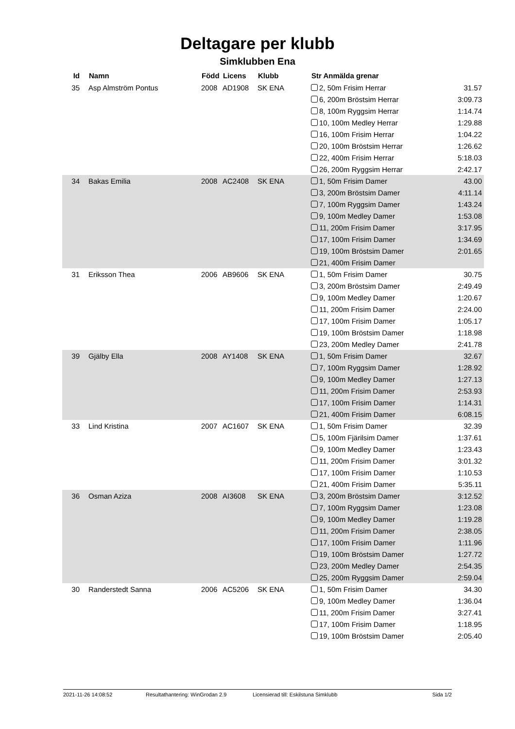Deltagare per klubb
Simklubben Ena
| Id | Namn | Född | Licens | Klubb | Str Anmälda grenar | |
| --- | --- | --- | --- | --- | --- | --- |
| 35 | Asp Almström Pontus | 2008 | AD1908 | SK ENA | 2, 50m Frisim Herrar | 31.57 |
| | | | | | 6, 200m Bröstsim Herrar | 3:09.73 |
| | | | | | 8, 100m Ryggsim Herrar | 1:14.74 |
| | | | | | 10, 100m Medley Herrar | 1:29.88 |
| | | | | | 16, 100m Frisim Herrar | 1:04.22 |
| | | | | | 20, 100m Bröstsim Herrar | 1:26.62 |
| | | | | | 22, 400m Frisim Herrar | 5:18.03 |
| | | | | | 26, 200m Ryggsim Herrar | 2:42.17 |
| 34 | Bakas Emilia | 2008 | AC2408 | SK ENA | 1, 50m Frisim Damer | 43.00 |
| | | | | | 3, 200m Bröstsim Damer | 4:11.14 |
| | | | | | 7, 100m Ryggsim Damer | 1:43.24 |
| | | | | | 9, 100m Medley Damer | 1:53.08 |
| | | | | | 11, 200m Frisim Damer | 3:17.95 |
| | | | | | 17, 100m Frisim Damer | 1:34.69 |
| | | | | | 19, 100m Bröstsim Damer | 2:01.65 |
| | | | | | 21, 400m Frisim Damer | |
| 31 | Eriksson Thea | 2006 | AB9606 | SK ENA | 1, 50m Frisim Damer | 30.75 |
| | | | | | 3, 200m Bröstsim Damer | 2:49.49 |
| | | | | | 9, 100m Medley Damer | 1:20.67 |
| | | | | | 11, 200m Frisim Damer | 2:24.00 |
| | | | | | 17, 100m Frisim Damer | 1:05.17 |
| | | | | | 19, 100m Bröstsim Damer | 1:18.98 |
| | | | | | 23, 200m Medley Damer | 2:41.78 |
| 39 | Gjälby Ella | 2008 | AY1408 | SK ENA | 1, 50m Frisim Damer | 32.67 |
| | | | | | 7, 100m Ryggsim Damer | 1:28.92 |
| | | | | | 9, 100m Medley Damer | 1:27.13 |
| | | | | | 11, 200m Frisim Damer | 2:53.93 |
| | | | | | 17, 100m Frisim Damer | 1:14.31 |
| | | | | | 21, 400m Frisim Damer | 6:08.15 |
| 33 | Lind Kristina | 2007 | AC1607 | SK ENA | 1, 50m Frisim Damer | 32.39 |
| | | | | | 5, 100m Fjärilsim Damer | 1:37.61 |
| | | | | | 9, 100m Medley Damer | 1:23.43 |
| | | | | | 11, 200m Frisim Damer | 3:01.32 |
| | | | | | 17, 100m Frisim Damer | 1:10.53 |
| | | | | | 21, 400m Frisim Damer | 5:35.11 |
| 36 | Osman Aziza | 2008 | AI3608 | SK ENA | 3, 200m Bröstsim Damer | 3:12.52 |
| | | | | | 7, 100m Ryggsim Damer | 1:23.08 |
| | | | | | 9, 100m Medley Damer | 1:19.28 |
| | | | | | 11, 200m Frisim Damer | 2:38.05 |
| | | | | | 17, 100m Frisim Damer | 1:11.96 |
| | | | | | 19, 100m Bröstsim Damer | 1:27.72 |
| | | | | | 23, 200m Medley Damer | 2:54.35 |
| | | | | | 25, 200m Ryggsim Damer | 2:59.04 |
| 30 | Randerstedt Sanna | 2006 | AC5206 | SK ENA | 1, 50m Frisim Damer | 34.30 |
| | | | | | 9, 100m Medley Damer | 1:36.04 |
| | | | | | 11, 200m Frisim Damer | 3:27.41 |
| | | | | | 17, 100m Frisim Damer | 1:18.95 |
| | | | | | 19, 100m Bröstsim Damer | 2:05.40 |
2021-11-26 14:08:52 Resultathantering: WinGrodan 2.9 Licensierad till: Eskilstuna Simklubb Sida 1/2